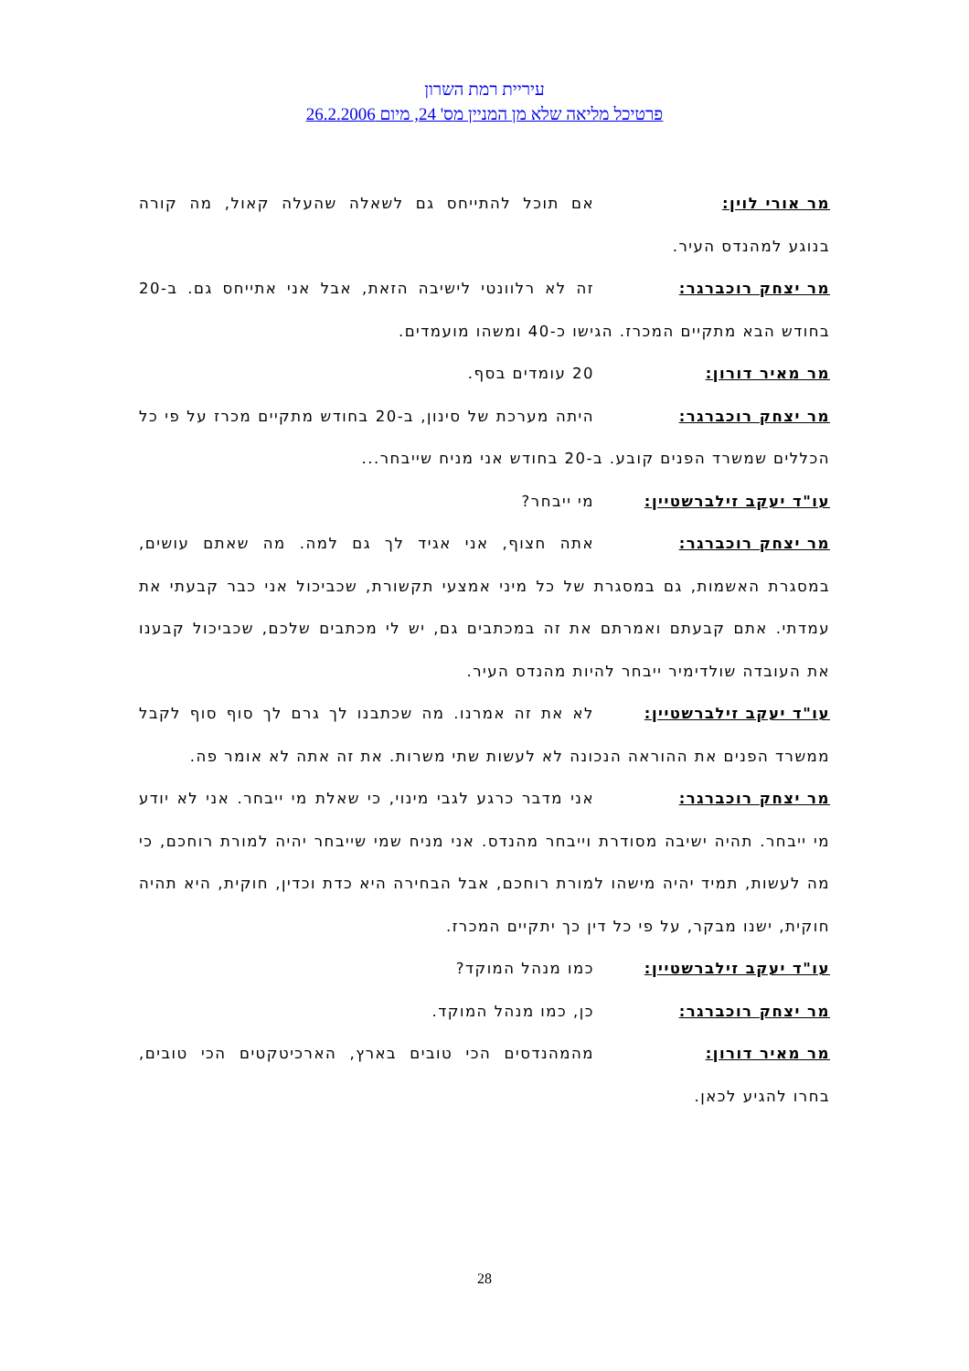עיריית רמת השרון
פרטיכל מליאה שלא מן המניין מס' 24, מיום 26.2.2006
מר אורי לוין: אם תוכל להתייחס גם לשאלה שהעלה קאול, מה קורה בנוגע למהנדס העיר.
מר יצחק רוכברגר: זה לא רלוונטי לישיבה הזאת, אבל אני אתייחס גם. ב-20 בחודש הבא מתקיים המכרז. הגישו כ-40 ומשהו מועמדים.
מר מאיר דורון: 20 עומדים בסף.
מר יצחק רוכברגר: היתה מערכת של סינון, ב-20 בחודש מתקיים מכרז על פי כל הכללים שמשרד הפנים קובע. ב-20 בחודש אני מניח שייבחר...
עו"ד יעקב זילברשטיין: מי ייבחר?
מר יצחק רוכברגר: אתה חצוף, אני אגיד לך גם למה. מה שאתם עושים, במסגרת האשמות, גם במסגרת של כל מיני אמצעי תקשורת, שכביכול אני כבר קבעתי את עמדתי. אתם קבעתם ואמרתם את זה במכתבים גם, יש לי מכתבים שלכם, שכביכול קבענו את העובדה שולדימיר ייבחר להיות מהנדס העיר.
עו"ד יעקב זילברשטיין: לא את זה אמרנו. מה שכתבנו לך גרם לך סוף סוף לקבל ממשרד הפנים את ההוראה הנכונה לא לעשות שתי משרות. את זה אתה לא אומר פה.
מר יצחק רוכברגר: אני מדבר כרגע לגבי מינוי, כי שאלת מי ייבחר. אני לא יודע מי ייבחר. תהיה ישיבה מסודרת וייבחר מהנדס. אני מניח שמי שייבחר יהיה למורת רוחכם, כי מה לעשות, תמיד יהיה מישהו למורת רוחכם, אבל הבחירה היא כדת וכדין, חוקית, היא תהיה חוקית, ישנו מבקר, על פי כל דין כך יתקיים המכרז.
עו"ד יעקב זילברשטיין: כמו מנהל המוקד?
מר יצחק רוכברגר: כן, כמו מנהל המוקד.
מר מאיר דורון: מהמהנדסים הכי טובים בארץ, הארכיטקטים הכי טובים, בחרו להגיע לכאן.
28